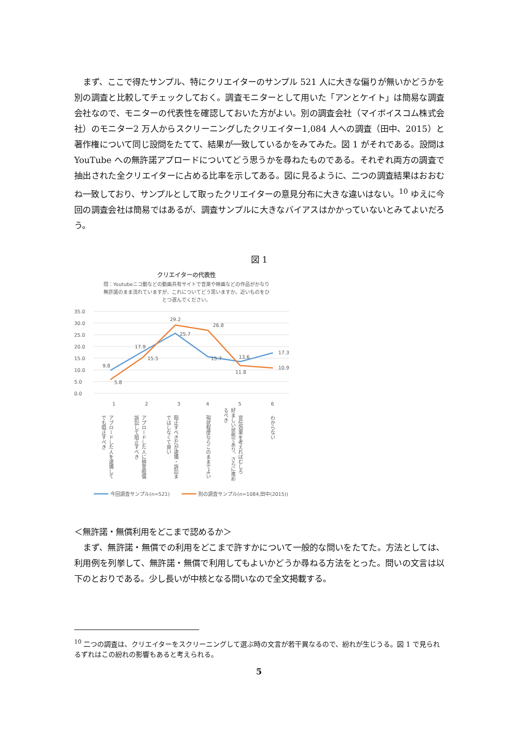まず、ここで得たサンプル、特にクリエイターのサンプル 521 人に大きな偏りが無いかどうかを別の調査と比較してチェックしておく。調査モニターとして用いた「アンとケイト」は簡易な調査会社なので、モニターの代表性を確認しておいた方がよい。別の調査会社（マイボイスコム株式会社）のモニター2 万人からスクリーニングしたクリエイター1,084 人への調査（田中、2015）と著作権について同じ設問をたてて、結果が一致しているかをみてみた。図 1 がそれである。設問は YouTube への無許諾アプロードについてどう思うかを尋ねたものである。それぞれ両方の調査で抽出された全クリエイターに占める比率を示してある。図に見るように、二つの調査結果はおおむね一致しており、サンプルとして取ったクリエイターの意見分布に大きな違いはない。<sup>10</sup> ゆえに今回の調査会社は簡易ではあるが、調査サンプルに大きなバイアスはかかっていないとみてよいだろう。
図 1
クリエイターの代表性
問：Youtubeニコ動などの動画共有サイトで音楽や映画などの作品がかなり
無許諾のまま流れていますが、これについてどう思いますか。近いものをひ
とつ選んでください。
35.0
30.0
25.0
20.0
15.0
10.0
5.0
0.0
9.8
17.9
25.7
15.7
13.6
17.3
5.8
15.5
29.2
26.8
11.8
10.9
1
2
3
4
5
6
アプロードした人を逮捕して
でも阻止すべき
アプロードした人に損害賠償
訴訟して阻止すべき
阻止すべきだが逮捕・訴訟ま
ではしなくて良い
現状程度ならこのままでよい
宣伝効果を考えればむしろ
好ましい状態であり、さらに進め
るべき
わからない
今回調査サンプル(n=521)
別の調査サンプル(n=1084,田中(2015))
＜無許諾・無償利用をどこまで認めるか＞
まず、無許諾・無償での利用をどこまで許すかについて一般的な問いをたてた。方法としては、利用例を列挙して、無許諾・無償で利用してもよいかどうか尋ねる方法をとった。問いの文言は以下のとおりである。少し長いが中核となる問いなので全文掲載する。
<sup>10</sup> 二つの調査は、クリエイターをスクリーニングして選ぶ時の文言が若干異なるので、紛れが生じうる。図 1 で見られるずれはこの紛れの影響もあると考えられる。
5